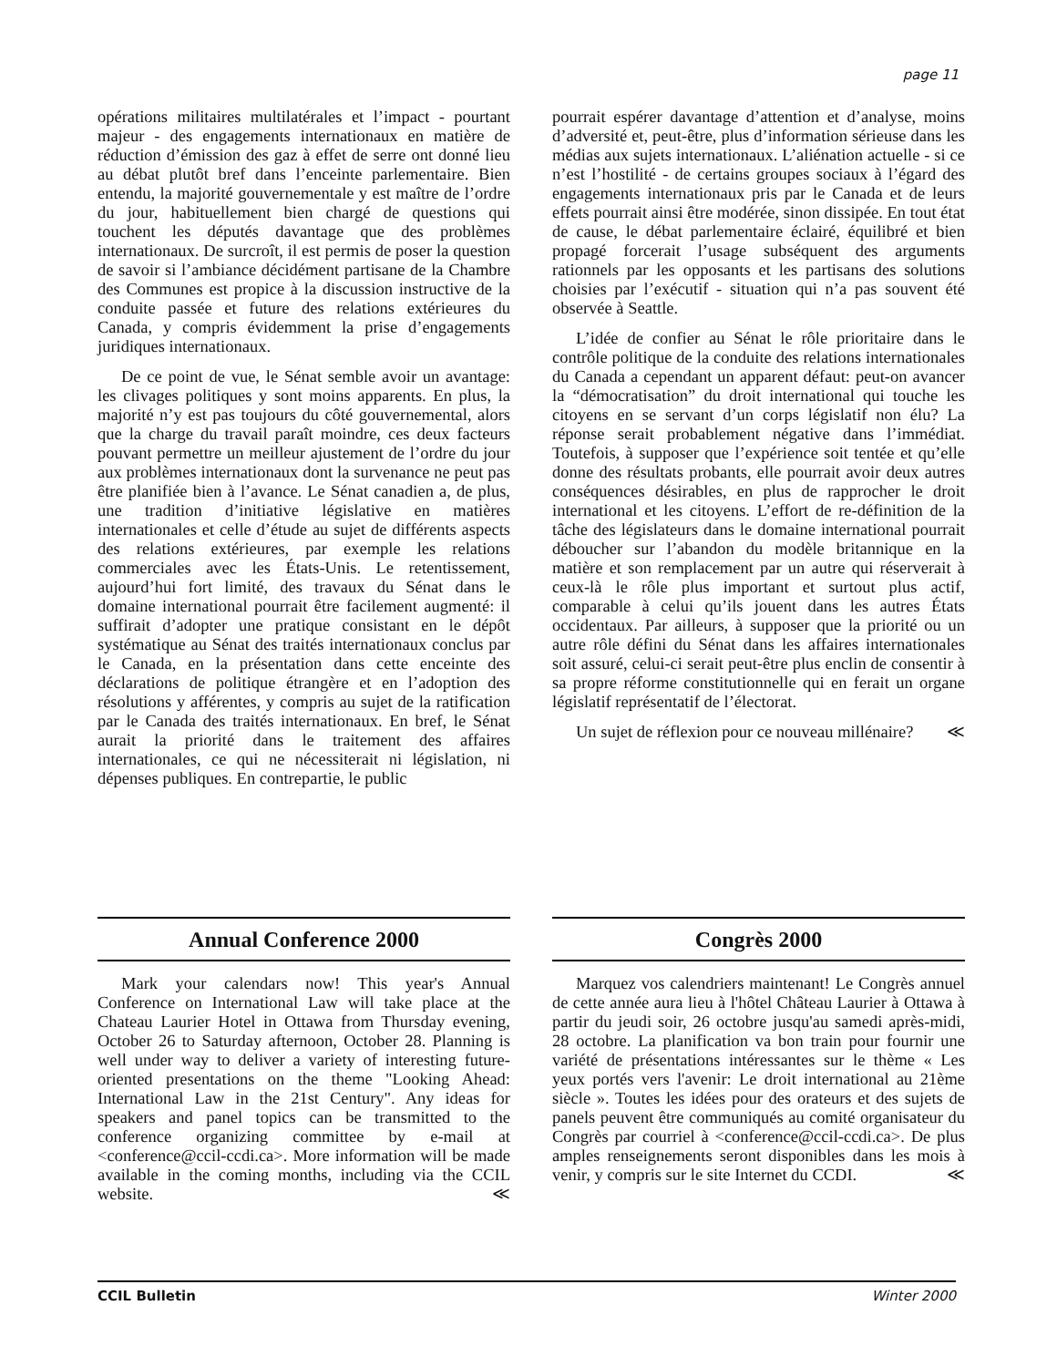page 11
opérations militaires multilatérales et l’impact - pourtant majeur - des engagements internationaux en matière de réduction d’émission des gaz à effet de serre ont donné lieu au débat plutôt bref dans l’enceinte parlementaire. Bien entendu, la majorité gouvernementale y est maître de l’ordre du jour, habituellement bien chargé de questions qui touchent les députés davantage que des problèmes internationaux. De surcroît, il est permis de poser la question de savoir si l’ambiance décidément partisane de la Chambre des Communes est propice à la discussion instructive de la conduite passée et future des relations extérieures du Canada, y compris évidemment la prise d’engagements juridiques internationaux.
De ce point de vue, le Sénat semble avoir un avantage: les clivages politiques y sont moins apparents. En plus, la majorité n’y est pas toujours du côté gouvernemental, alors que la charge du travail paraît moindre, ces deux facteurs pouvant permettre un meilleur ajustement de l’ordre du jour aux problèmes internationaux dont la survenance ne peut pas être planifiée bien à l’avance. Le Sénat canadien a, de plus, une tradition d’initiative législative en matières internationales et celle d’étude au sujet de différents aspects des relations extérieures, par exemple les relations commerciales avec les États-Unis. Le retentissement, aujourd’hui fort limité, des travaux du Sénat dans le domaine international pourrait être facilement augmenté: il suffirait d’adopter une pratique consistant en le dépôt systématique au Sénat des traités internationaux conclus par le Canada, en la présentation dans cette enceinte des déclarations de politique étrangère et en l’adoption des résolutions y afférentes, y compris au sujet de la ratification par le Canada des traités internationaux. En bref, le Sénat aurait la priorité dans le traitement des affaires internationales, ce qui ne nécessiterait ni législation, ni dépenses publiques. En contrepartie, le public
pourrait espérer davantage d’attention et d’analyse, moins d’adversité et, peut-être, plus d’information sérieuse dans les médias aux sujets internationaux. L’aliénation actuelle - si ce n’est l’hostilité - de certains groupes sociaux à l’égard des engagements internationaux pris par le Canada et de leurs effets pourrait ainsi être modérée, sinon dissipée. En tout état de cause, le débat parlementaire éclairé, équilibré et bien propagé forcerait l’usage subséquent des arguments rationnels par les opposants et les partisans des solutions choisies par l’exécutif - situation qui n’a pas souvent été observée à Seattle.
L’idée de confier au Sénat le rôle prioritaire dans le contrôle politique de la conduite des relations internationales du Canada a cependant un apparent défaut: peut-on avancer la “démocratisation” du droit international qui touche les citoyens en se servant d’un corps législatif non élu? La réponse serait probablement négative dans l’immédiat. Toutefois, à supposer que l’expérience soit tentée et qu’elle donne des résultats probants, elle pourrait avoir deux autres conséquences désirables, en plus de rapprocher le droit international et les citoyens. L’effort de re-définition de la tâche des législateurs dans le domaine international pourrait déboucher sur l’abandon du modèle britannique en la matière et son remplacement par un autre qui réserverait à ceux-là le rôle plus important et surtout plus actif, comparable à celui qu’ils jouent dans les autres États occidentaux. Par ailleurs, à supposer que la priorité ou un autre rôle défini du Sénat dans les affaires internationales soit assuré, celui-ci serait peut-être plus enclin de consentir à sa propre réforme constitutionnelle qui en ferait un organe législatif représentatif de l’électorat.
Un sujet de réflexion pour ce nouveau millénaire? ≪
Annual Conference 2000
Mark your calendars now! This year's Annual Conference on International Law will take place at the Chateau Laurier Hotel in Ottawa from Thursday evening, October 26 to Saturday afternoon, October 28. Planning is well under way to deliver a variety of interesting future-oriented presentations on the theme "Looking Ahead: International Law in the 21st Century". Any ideas for speakers and panel topics can be transmitted to the conference organizing committee by e-mail at <conference@ccil-ccdi.ca>. More information will be made available in the coming months, including via the CCIL website. ≪
Congrès 2000
Marquez vos calendriers maintenant! Le Congrès annuel de cette année aura lieu à l'hôtel Château Laurier à Ottawa à partir du jeudi soir, 26 octobre jusqu'au samedi après-midi, 28 octobre. La planification va bon train pour fournir une variété de présentations intéressantes sur le thème « Les yeux portés vers l'avenir: Le droit international au 21ème siècle ». Toutes les idées pour des orateurs et des sujets de panels peuvent être communiqués au comité organisateur du Congrès par courriel à <conference@ccil-ccdi.ca>. De plus amples renseignements seront disponibles dans les mois à venir, y compris sur le site Internet du CCDI. ≪
CCIL Bulletin Winter 2000